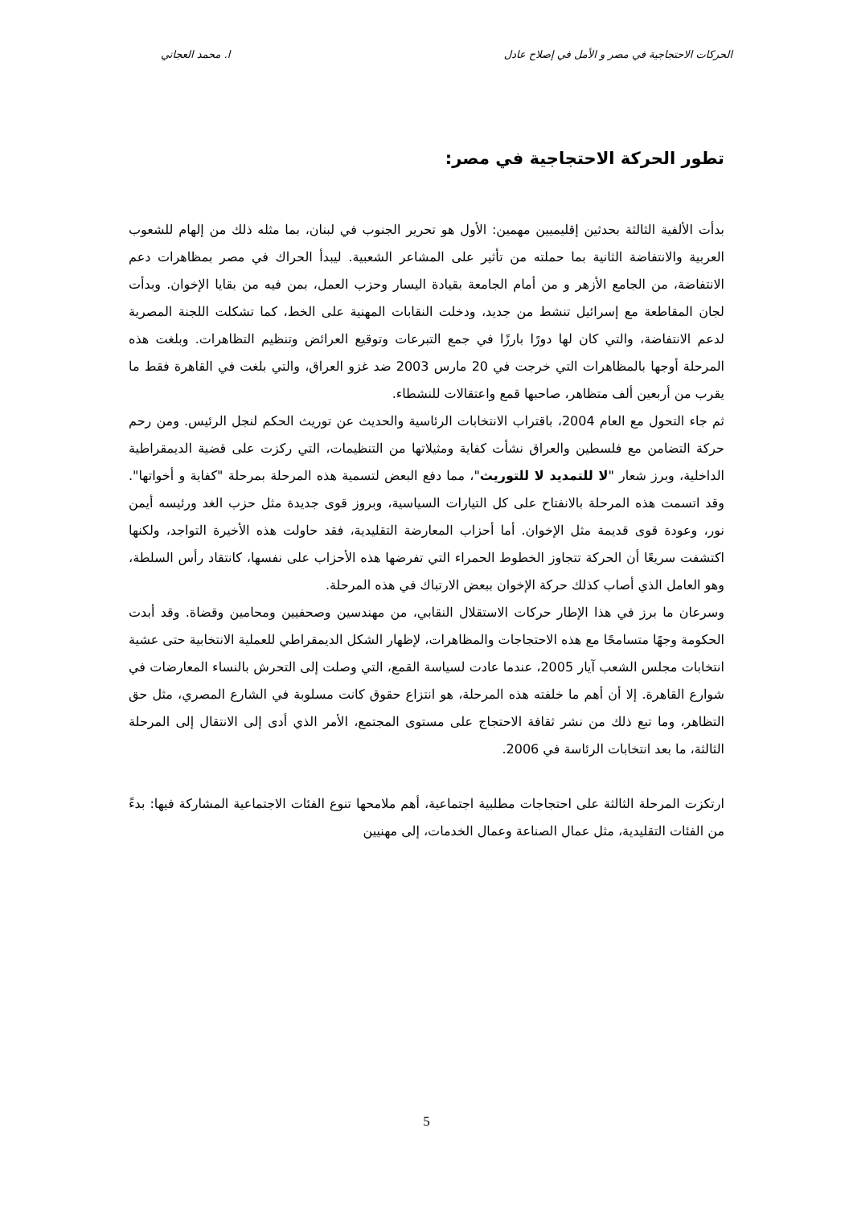الحركات الاحتجاجية في مصر و الأمل في إصلاح عادل ا. محمد العجاتي
تطور الحركة الاحتجاجية في مصر:
بدأت الألفية الثالثة بحدثين إقليميين مهمين: الأول هو تحرير الجنوب في لبنان، بما مثله ذلك من إلهام للشعوب العربية والانتفاضة الثانية بما حملته من تأثير على المشاعر الشعبية. ليبدأ الحراك في مصر بمظاهرات دعم الانتفاضة، من الجامع الأزهر و من أمام الجامعة بقيادة اليسار وحزب العمل، بمن فيه من بقايا الإخوان. وبدأت لجان المقاطعة مع إسرائيل تنشط من جديد، ودخلت النقابات المهنية على الخط، كما تشكلت اللجنة المصرية لدعم الانتفاضة، والتي كان لها دورًا بارزًا في جمع التبرعات وتوقيع العرائض وتنظيم التظاهرات. وبلغت هذه المرحلة أوجها بالمظاهرات التي خرجت في 20 مارس 2003 ضد غزو العراق، والتي بلغت في القاهرة فقط ما يقرب من أربعين ألف متظاهر، صاحبها قمع واعتقالات للنشطاء.
ثم جاء التحول مع العام 2004، باقتراب الانتخابات الرئاسية والحديث عن توريث الحكم لنجل الرئيس. ومن رحم حركة التضامن مع فلسطين والعراق نشأت كفاية ومثيلاتها من التنظيمات، التي ركزت على قضية الديمقراطية الداخلية، وبرز شعار "لا للتمديد لا للتوريث"، مما دفع البعض لتسمية هذه المرحلة بمرحلة "كفاية و أخواتها". وقد اتسمت هذه المرحلة بالانفتاح على كل التيارات السياسية، وبروز قوى جديدة مثل حزب الغد ورئيسه أيمن نور، وعودة قوى قديمة مثل الإخوان. أما أحزاب المعارضة التقليدية، فقد حاولت هذه الأخيرة التواجد، ولكنها اكتشفت سريعًا أن الحركة تتجاوز الخطوط الحمراء التي تفرضها هذه الأحزاب على نفسها، كانتقاد رأس السلطة، وهو العامل الذي أصاب كذلك حركة الإخوان ببعض الارتباك في هذه المرحلة.
وسرعان ما برز في هذا الإطار حركات الاستقلال النقابي، من مهندسين وصحفيين ومحامين وقضاة. وقد أبدت الحكومة وجهًا متسامحًا مع هذه الاحتجاجات والمظاهرات، لإظهار الشكل الديمقراطي للعملية الانتخابية حتى عشية انتخابات مجلس الشعب آيار 2005، عندما عادت لسياسة القمع، التي وصلت إلى التحرش بالنساء المعارضات في شوارع القاهرة. إلا أن أهم ما خلفته هذه المرحلة، هو انتزاع حقوق كانت مسلوبة في الشارع المصري، مثل حق التظاهر، وما تبع ذلك من نشر ثقافة الاحتجاج على مستوى المجتمع، الأمر الذي أدى إلى الانتقال إلى المرحلة الثالثة، ما بعد انتخابات الرئاسة في 2006.
ارتكزت المرحلة الثالثة على احتجاجات مطلبية اجتماعية، أهم ملامحها تنوع الفئات الاجتماعية المشاركة فيها: بدءً من الفئات التقليدية، مثل عمال الصناعة وعمال الخدمات، إلى مهنيين
5